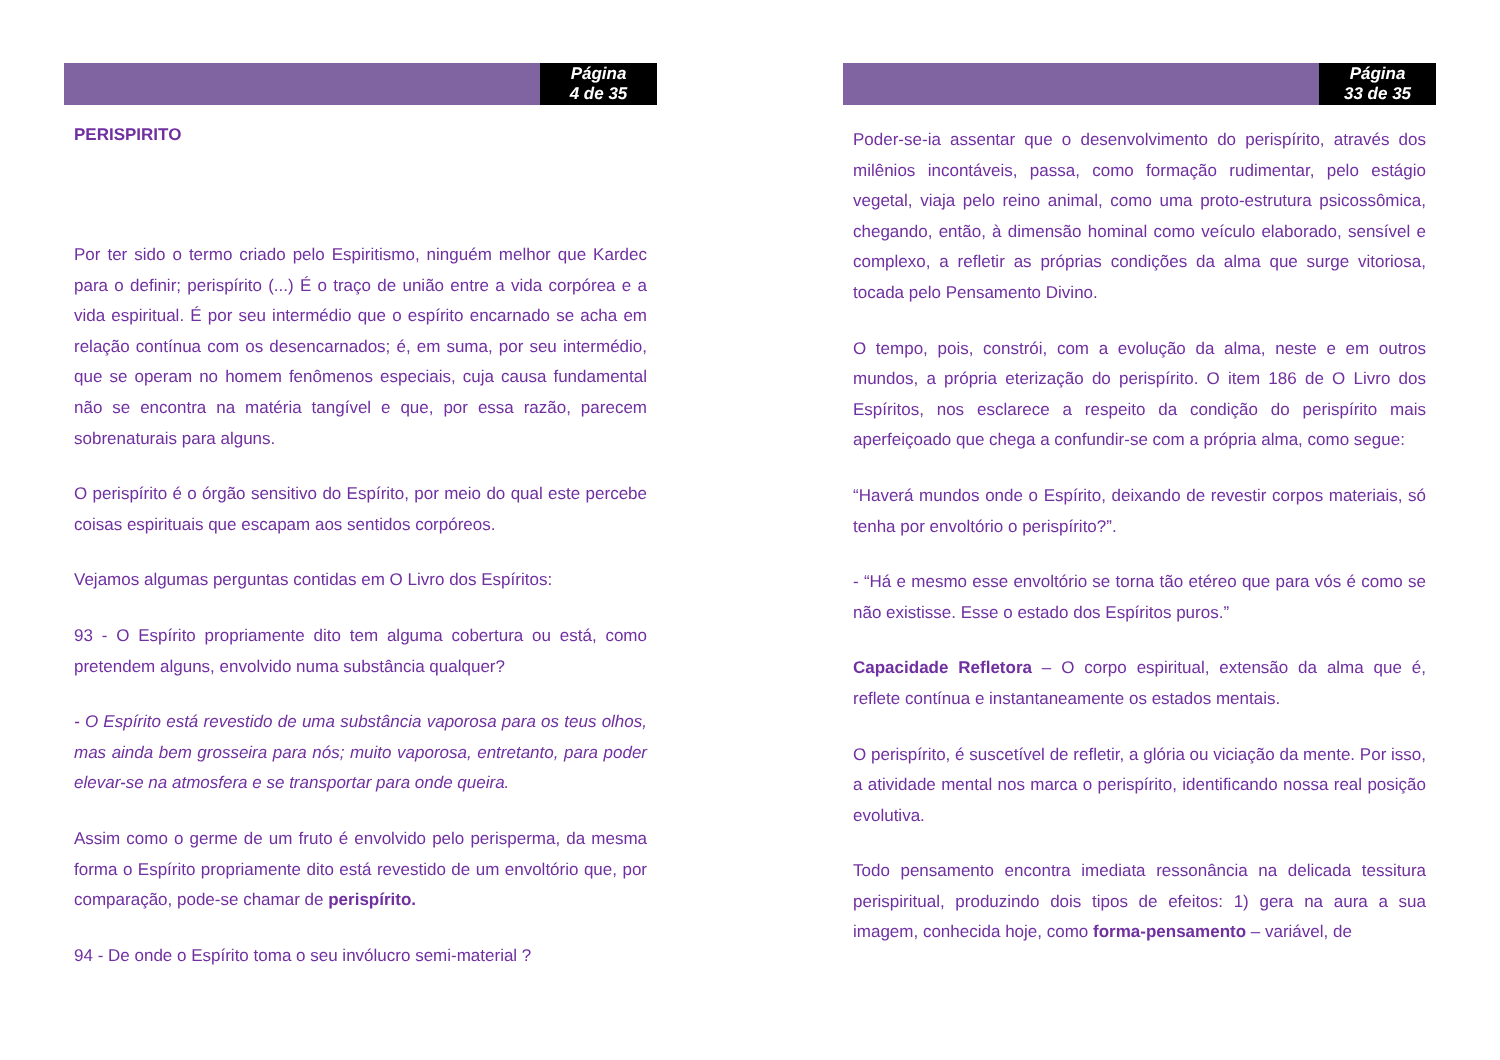Página
4 de 35
PERISPIRITO
Por ter sido o termo criado pelo Espiritismo, ninguém melhor que Kardec para o definir; perispírito (...) É o traço de união entre a vida corpórea e a vida espiritual. É por seu intermédio que o espírito encarnado se acha em relação contínua com os desencarnados; é, em suma, por seu intermédio, que se operam no homem fenômenos especiais, cuja causa fundamental não se encontra na matéria tangível e que, por essa razão, parecem sobrenaturais para alguns.
O perispírito é o órgão sensitivo do Espírito, por meio do qual este percebe coisas espirituais que escapam aos sentidos corpóreos.
Vejamos algumas perguntas contidas em O Livro dos Espíritos:
93 - O Espírito propriamente dito tem alguma cobertura ou está, como pretendem alguns, envolvido numa substância qualquer?
- O Espírito está revestido de uma substância vaporosa para os teus olhos, mas ainda bem grosseira para nós; muito vaporosa, entretanto, para poder elevar-se na atmosfera e se transportar para onde queira.
Assim como o germe de um fruto é envolvido pelo perisperma, da mesma forma o Espírito propriamente dito está revestido de um envoltório que, por comparação, pode-se chamar de perispírito.
94 - De onde o Espírito toma o seu invólucro semi-material ?
Página
33 de 35
Poder-se-ia assentar que o desenvolvimento do perispírito, através dos milênios incontáveis, passa, como formação rudimentar, pelo estágio vegetal, viaja pelo reino animal, como uma proto-estrutura psicossômica, chegando, então, à dimensão hominal como veículo elaborado, sensível e complexo, a refletir as próprias condições da alma que surge vitoriosa, tocada pelo Pensamento Divino.
O tempo, pois, constrói, com a evolução da alma, neste e em outros mundos, a própria eterização do perispírito. O item 186 de O Livro dos Espíritos, nos esclarece a respeito da condição do perispírito mais aperfeiçoado que chega a confundir-se com a própria alma, como segue:
“Haverá mundos onde o Espírito, deixando de revestir corpos materiais, só tenha por envoltório o perispírito?”.
- “Há e mesmo esse envoltório se torna tão etéreo que para vós é como se não existisse. Esse o estado dos Espíritos puros.”
Capacidade Refletora – O corpo espiritual, extensão da alma que é, reflete contínua e instantaneamente os estados mentais.
O perispírito, é suscetível de refletir, a glória ou viciação da mente. Por isso, a atividade mental nos marca o perispírito, identificando nossa real posição evolutiva.
Todo pensamento encontra imediata ressonância na delicada tessitura perispiritual, produzindo dois tipos de efeitos: 1) gera na aura a sua imagem, conhecida hoje, como forma-pensamento – variável, de